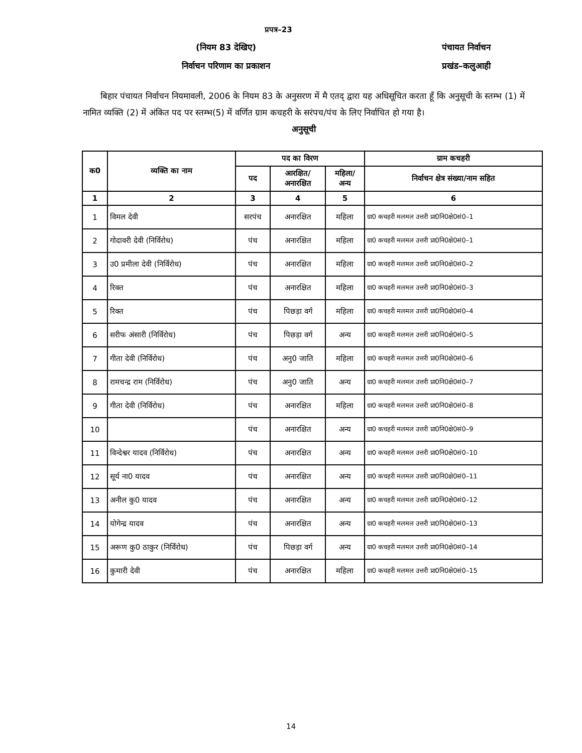प्रपत्र–23
(नियम 83 देखिए) पंचायत निर्वाचन
निर्वाचन परिणाम का प्रकाशन प्रखंड–कलुआही
बिहार पंचायत निर्वाचन नियमावली, 2006 के नियम 83 के अनुसरण में मै एतद् द्वारा यह अधिसूचित करता हूँ कि अनुसूची के स्तम्भ (1) में नामित व्यक्ति (2) में अंकित पद पर स्तम्भ(5) में वर्णित ग्राम कचहरी के सरंपच/पंच के लिए निर्वाचित हो गया है।
अनुसूची
| क0 | व्यक्ति का नाम | पद का विरण | | | ग्राम कचहरी |
| --- | --- | --- | --- | --- | --- |
| | | पद | आरक्षित/ अनारक्षित | महिला/ अन्य | निर्वाचन क्षेत्र संख्या/नाम सहित |
| 1 | 2 | 3 | 4 | 5 | 6 |
| 1 | विमल देवी | सरपंच | अनारक्षित | महिला | ग्रा0 कचहरी मलमल उत्तरी प्रा0नि0क्षे0सं0–1 |
| 2 | गोदावरी देवी (निर्विरोध) | पंच | अनारक्षित | महिला | ग्रा0 कचहरी मलमल उत्तरी प्रा0नि0क्षे0सं0–1 |
| 3 | उ0 प्रमीला देवी (निर्विरोध) | पंच | अनारक्षित | महिला | ग्रा0 कचहरी मलमल उत्तरी प्रा0नि0क्षे0सं0–2 |
| 4 | रिक्त | पंच | अनारक्षित | महिला | ग्रा0 कचहरी मलमल उत्तरी प्रा0नि0क्षे0सं0–3 |
| 5 | रिक्त | पंच | पिछड़ा वर्ग | महिला | ग्रा0 कचहरी मलमल उत्तरी प्रा0नि0क्षे0सं0–4 |
| 6 | सरीफ अंसारी (निर्विरोध) | पंच | पिछड़ा वर्ग | अन्य | ग्रा0 कचहरी मलमल उत्तरी प्रा0नि0क्षे0सं0–5 |
| 7 | गीता देवी (निर्विरोध) | पंच | अनु0 जाति | महिला | ग्रा0 कचहरी मलमल उत्तरी प्रा0नि0क्षे0सं0–6 |
| 8 | रामचन्द्र राम (निर्विरोध) | पंच | अनु0 जाति | अन्य | ग्रा0 कचहरी मलमल उत्तरी प्रा0नि0क्षे0सं0–7 |
| 9 | गीता देवी (निर्विरोध) | पंच | अनारक्षित | महिला | ग्रा0 कचहरी मलमल उत्तरी प्रा0नि0क्षे0सं0–8 |
| 10 | | पंच | अनारक्षित | अन्य | ग्रा0 कचहरी मलमल उत्तरी प्रा0नि0क्षे0सं0–9 |
| 11 | विन्देश्वर यादव (निर्विरोध) | पंच | अनारक्षित | अन्य | ग्रा0 कचहरी मलमल उत्तरी प्रा0नि0क्षे0सं0–10 |
| 12 | सूर्य ना0 यादव | पंच | अनारक्षित | अन्य | ग्रा0 कचहरी मलमल उत्तरी प्रा0नि0क्षे0सं0–11 |
| 13 | अनील कु0 यादव | पंच | अनारक्षित | अन्य | ग्रा0 कचहरी मलमल उत्तरी प्रा0नि0क्षे0सं0–12 |
| 14 | योगेन्द्र यादव | पंच | अनारक्षित | अन्य | ग्रा0 कचहरी मलमल उत्तरी प्रा0नि0क्षे0सं0–13 |
| 15 | अरूण कु0 ठाकुर (निर्विरोध) | पंच | पिछड़ा वर्ग | अन्य | ग्रा0 कचहरी मलमल उत्तरी प्रा0नि0क्षे0सं0–14 |
| 16 | कुमारी देवी | पंच | अनारक्षित | महिला | ग्रा0 कचहरी मलमल उत्तरी प्रा0नि0क्षे0सं0–15 |
14